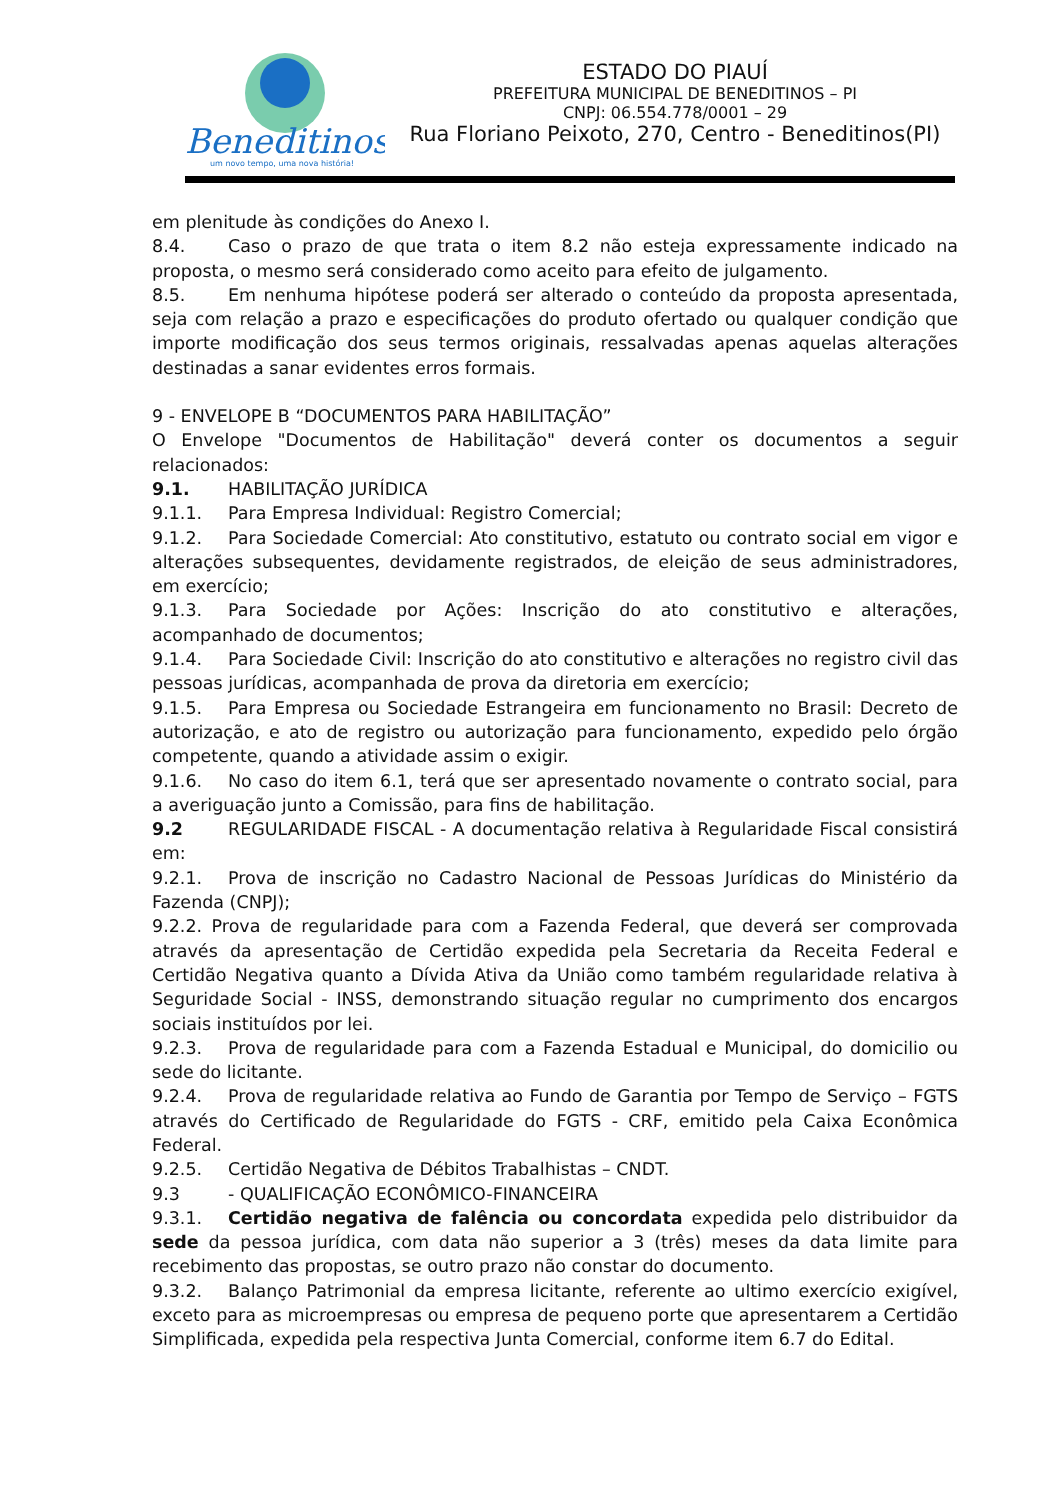Beneditinos
um novo tempo, uma nova história!
ESTADO DO PIAUÍ
PREFEITURA MUNICIPAL DE BENEDITINOS – PI
CNPJ: 06.554.778/0001 – 29
Rua Floriano Peixoto, 270, Centro - Beneditinos(PI)
em plenitude às condições do Anexo I.
8.4. Caso o prazo de que trata o item 8.2 não esteja expressamente indicado na proposta, o mesmo será considerado como aceito para efeito de julgamento.
8.5. Em nenhuma hipótese poderá ser alterado o conteúdo da proposta apresentada, seja com relação a prazo e especificações do produto ofertado ou qualquer condição que importe modificação dos seus termos originais, ressalvadas apenas aquelas alterações destinadas a sanar evidentes erros formais.
9 - ENVELOPE B “DOCUMENTOS PARA HABILITAÇÃO”
O Envelope "Documentos de Habilitação" deverá conter os documentos a seguir relacionados:
9.1. HABILITAÇÃO JURÍDICA
9.1.1. Para Empresa Individual: Registro Comercial;
9.1.2. Para Sociedade Comercial: Ato constitutivo, estatuto ou contrato social em vigor e alterações subsequentes, devidamente registrados, de eleição de seus administradores, em exercício;
9.1.3. Para Sociedade por Ações: Inscrição do ato constitutivo e alterações, acompanhado de documentos;
9.1.4. Para Sociedade Civil: Inscrição do ato constitutivo e alterações no registro civil das pessoas jurídicas, acompanhada de prova da diretoria em exercício;
9.1.5. Para Empresa ou Sociedade Estrangeira em funcionamento no Brasil: Decreto de autorização, e ato de registro ou autorização para funcionamento, expedido pelo órgão competente, quando a atividade assim o exigir.
9.1.6. No caso do item 6.1, terá que ser apresentado novamente o contrato social, para a averiguação junto a Comissão, para fins de habilitação.
9.2 REGULARIDADE FISCAL - A documentação relativa à Regularidade Fiscal consistirá em:
9.2.1. Prova de inscrição no Cadastro Nacional de Pessoas Jurídicas do Ministério da Fazenda (CNPJ);
9.2.2. Prova de regularidade para com a Fazenda Federal, que deverá ser comprovada através da apresentação de Certidão expedida pela Secretaria da Receita Federal e Certidão Negativa quanto a Dívida Ativa da União como também regularidade relativa à Seguridade Social - INSS, demonstrando situação regular no cumprimento dos encargos sociais instituídos por lei.
9.2.3. Prova de regularidade para com a Fazenda Estadual e Municipal, do domicilio ou sede do licitante.
9.2.4. Prova de regularidade relativa ao Fundo de Garantia por Tempo de Serviço – FGTS através do Certificado de Regularidade do FGTS - CRF, emitido pela Caixa Econômica Federal.
9.2.5. Certidão Negativa de Débitos Trabalhistas – CNDT.
9.3 - QUALIFICAÇÃO ECONÔMICO-FINANCEIRA
9.3.1. Certidão negativa de falência ou concordata expedida pelo distribuidor da sede da pessoa jurídica, com data não superior a 3 (três) meses da data limite para recebimento das propostas, se outro prazo não constar do documento.
9.3.2. Balanço Patrimonial da empresa licitante, referente ao ultimo exercício exigível, exceto para as microempresas ou empresa de pequeno porte que apresentarem a Certidão Simplificada, expedida pela respectiva Junta Comercial, conforme item 6.7 do Edital.